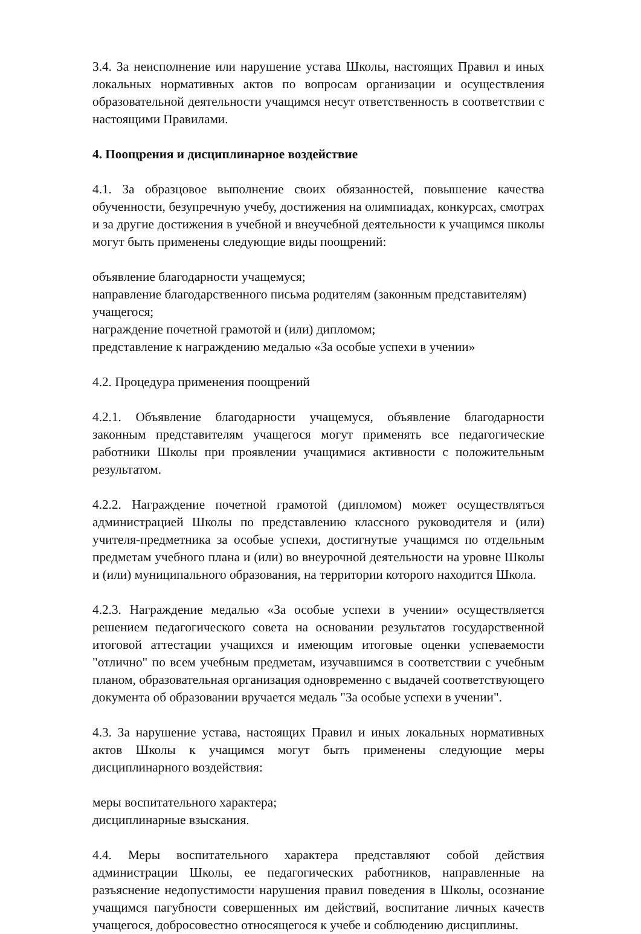3.4. За неисполнение или нарушение устава Школы, настоящих Правил и иных локальных нормативных актов по вопросам организации и осуществления образовательной деятельности учащимся несут ответственность в соответствии с настоящими Правилами.
4. Поощрения и дисциплинарное воздействие
4.1. За образцовое выполнение своих обязанностей, повышение качества обученности, безупречную учебу, достижения на олимпиадах, конкурсах, смотрах и за другие достижения в учебной и внеучебной деятельности к учащимся школы могут быть применены следующие виды поощрений:
объявление благодарности учащемуся;
направление благодарственного письма родителям (законным представителям) учащегося;
награждение почетной грамотой и (или) дипломом;
представление к награждению медалью «За особые успехи в учении»
4.2. Процедура применения поощрений
4.2.1. Объявление благодарности учащемуся, объявление благодарности законным представителям учащегося могут применять все педагогические работники Школы при проявлении учащимися активности с положительным результатом.
4.2.2. Награждение почетной грамотой (дипломом) может осуществляться администрацией Школы по представлению классного руководителя и (или) учителя-предметника за особые успехи, достигнутые учащимся по отдельным предметам учебного плана и (или) во внеурочной деятельности на уровне Школы и (или) муниципального образования, на территории которого находится Школа.
4.2.3. Награждение медалью «За особые успехи в учении» осуществляется решением педагогического совета на основании результатов государственной итоговой аттестации учащихся и имеющим итоговые оценки успеваемости "отлично" по всем учебным предметам, изучавшимся в соответствии с учебным планом, образовательная организация одновременно с выдачей соответствующего документа об образовании вручается медаль "За особые успехи в учении".
4.3. За нарушение устава, настоящих Правил и иных локальных нормативных актов Школы к учащимся могут быть применены следующие меры дисциплинарного воздействия:
меры воспитательного характера;
дисциплинарные взыскания.
4.4. Меры воспитательного характера представляют собой действия администрации Школы, ее педагогических работников, направленные на разъяснение недопустимости нарушения правил поведения в Школы, осознание учащимся пагубности совершенных им действий, воспитание личных качеств учащегося, добросовестно относящегося к учебе и соблюдению дисциплины.